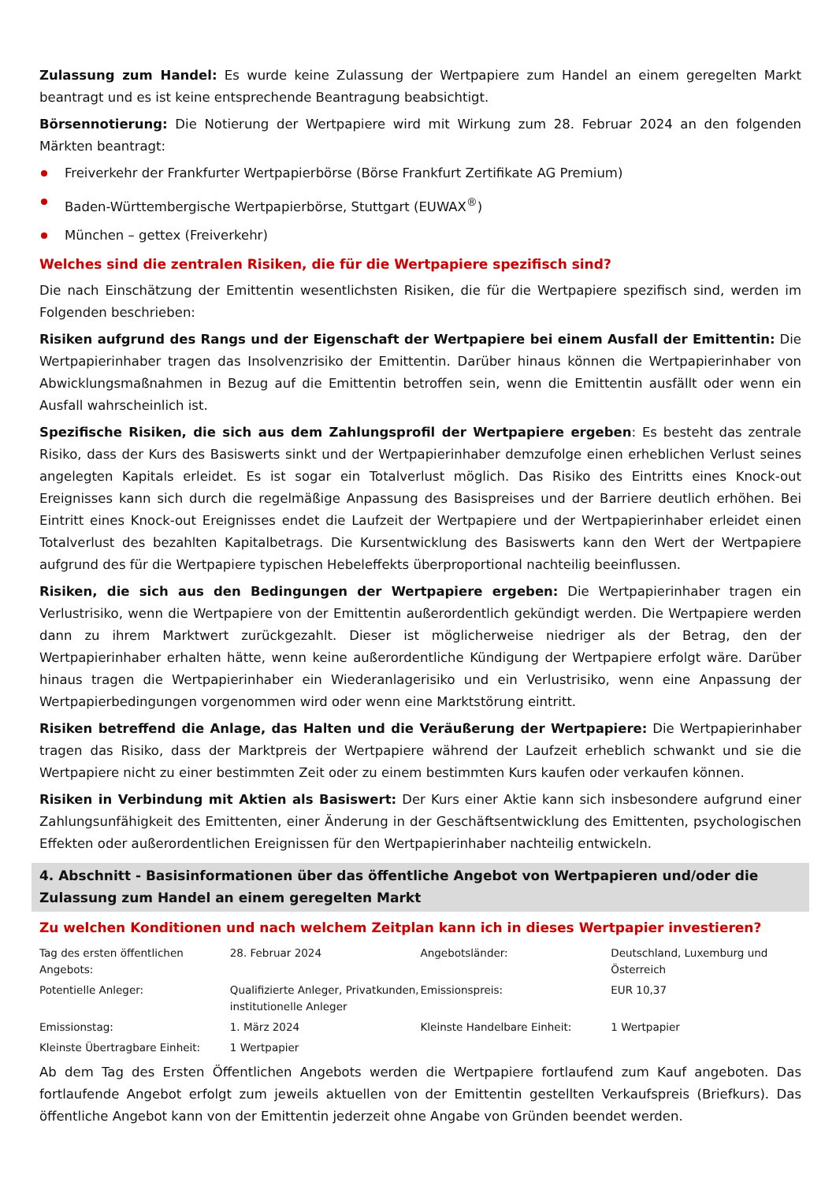Zulassung zum Handel: Es wurde keine Zulassung der Wertpapiere zum Handel an einem geregelten Markt beantragt und es ist keine entsprechende Beantragung beabsichtigt.
Börsennotierung: Die Notierung der Wertpapiere wird mit Wirkung zum 28. Februar 2024 an den folgenden Märkten beantragt:
Freiverkehr der Frankfurter Wertpapierbörse (Börse Frankfurt Zertifikate AG Premium)
Baden-Württembergische Wertpapierbörse, Stuttgart (EUWAX<sup>®</sup>)
München – gettex (Freiverkehr)
Welches sind die zentralen Risiken, die für die Wertpapiere spezifisch sind?
Die nach Einschätzung der Emittentin wesentlichsten Risiken, die für die Wertpapiere spezifisch sind, werden im Folgenden beschrieben:
Risiken aufgrund des Rangs und der Eigenschaft der Wertpapiere bei einem Ausfall der Emittentin: Die Wertpapierinhaber tragen das Insolvenzrisiko der Emittentin. Darüber hinaus können die Wertpapierinhaber von Abwicklungsmaßnahmen in Bezug auf die Emittentin betroffen sein, wenn die Emittentin ausfällt oder wenn ein Ausfall wahrscheinlich ist.
Spezifische Risiken, die sich aus dem Zahlungsprofil der Wertpapiere ergeben: Es besteht das zentrale Risiko, dass der Kurs des Basiswerts sinkt und der Wertpapierinhaber demzufolge einen erheblichen Verlust seines angelegten Kapitals erleidet. Es ist sogar ein Totalverlust möglich. Das Risiko des Eintritts eines Knock-out Ereignisses kann sich durch die regelmäßige Anpassung des Basispreises und der Barriere deutlich erhöhen. Bei Eintritt eines Knock-out Ereignisses endet die Laufzeit der Wertpapiere und der Wertpapierinhaber erleidet einen Totalverlust des bezahlten Kapitalbetrags. Die Kursentwicklung des Basiswerts kann den Wert der Wertpapiere aufgrund des für die Wertpapiere typischen Hebeleffekts überproportional nachteilig beeinflussen.
Risiken, die sich aus den Bedingungen der Wertpapiere ergeben: Die Wertpapierinhaber tragen ein Verlustrisiko, wenn die Wertpapiere von der Emittentin außerordentlich gekündigt werden. Die Wertpapiere werden dann zu ihrem Marktwert zurückgezahlt. Dieser ist möglicherweise niedriger als der Betrag, den der Wertpapierinhaber erhalten hätte, wenn keine außerordentliche Kündigung der Wertpapiere erfolgt wäre. Darüber hinaus tragen die Wertpapierinhaber ein Wiederanlagerisiko und ein Verlustrisiko, wenn eine Anpassung der Wertpapierbedingungen vorgenommen wird oder wenn eine Marktstörung eintritt.
Risiken betreffend die Anlage, das Halten und die Veräußerung der Wertpapiere: Die Wertpapierinhaber tragen das Risiko, dass der Marktpreis der Wertpapiere während der Laufzeit erheblich schwankt und sie die Wertpapiere nicht zu einer bestimmten Zeit oder zu einem bestimmten Kurs kaufen oder verkaufen können.
Risiken in Verbindung mit Aktien als Basiswert: Der Kurs einer Aktie kann sich insbesondere aufgrund einer Zahlungsunfähigkeit des Emittenten, einer Änderung in der Geschäftsentwicklung des Emittenten, psychologischen Effekten oder außerordentlichen Ereignissen für den Wertpapierinhaber nachteilig entwickeln.
4. Abschnitt - Basisinformationen über das öffentliche Angebot von Wertpapieren und/oder die Zulassung zum Handel an einem geregelten Markt
Zu welchen Konditionen und nach welchem Zeitplan kann ich in dieses Wertpapier investieren?
| Tag des ersten öffentlichen Angebots: | 28. Februar 2024 | Angebotsländer: | Deutschland, Luxemburg und Österreich |
| Potentielle Anleger: | Qualifizierte Anleger, Privatkunden, institutionelle Anleger | Emissionspreis: | EUR 10,37 |
| Emissionstag: | 1. März 2024 | Kleinste Handelbare Einheit: | 1 Wertpapier |
| Kleinste Übertragbare Einheit: | 1 Wertpapier | | |
Ab dem Tag des Ersten Öffentlichen Angebots werden die Wertpapiere fortlaufend zum Kauf angeboten. Das fortlaufende Angebot erfolgt zum jeweils aktuellen von der Emittentin gestellten Verkaufspreis (Briefkurs). Das öffentliche Angebot kann von der Emittentin jederzeit ohne Angabe von Gründen beendet werden.